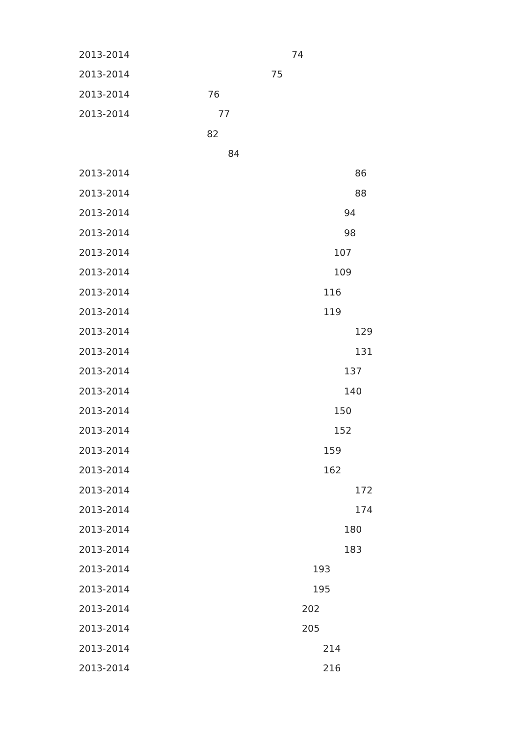2013-2014 74
2013-2014 75
2013-2014 76
2013-2014 77
82 84
2013-2014 86
2013-2014 88
2013-2014 94
2013-2014 98
2013-2014 107
2013-2014 109
2013-2014 116
2013-2014 119
2013-2014 129
2013-2014 131
2013-2014 137
2013-2014 140
2013-2014 150
2013-2014 152
2013-2014 159
2013-2014 162
2013-2014 172
2013-2014 174
2013-2014 180
2013-2014 183
2013-2014 193
2013-2014 195
2013-2014 202
2013-2014 205
2013-2014 214
2013-2014 216